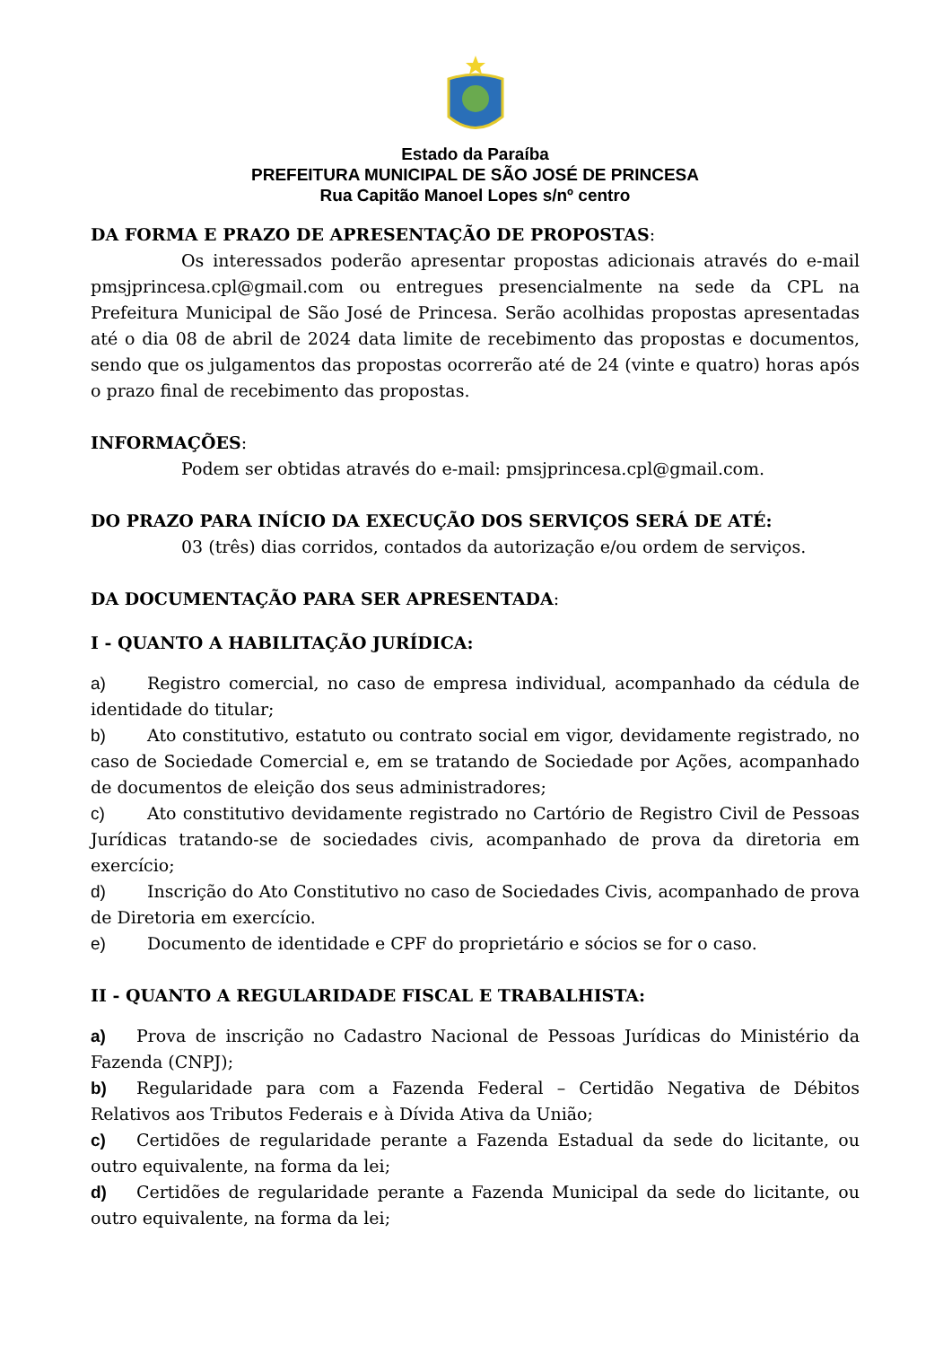Estado da Paraíba
PREFEITURA MUNICIPAL DE SÃO JOSÉ DE PRINCESA
Rua Capitão Manoel Lopes s/nº centro
DA FORMA E PRAZO DE APRESENTAÇÃO DE PROPOSTAS:
Os interessados poderão apresentar propostas adicionais através do e-mail pmsjprincesa.cpl@gmail.com ou entregues presencialmente na sede da CPL na Prefeitura Municipal de São José de Princesa. Serão acolhidas propostas apresentadas até o dia 08 de abril de 2024 data limite de recebimento das propostas e documentos, sendo que os julgamentos das propostas ocorrerão até de 24 (vinte e quatro) horas após o prazo final de recebimento das propostas.
INFORMAÇÕES:
Podem ser obtidas através do e-mail: pmsjprincesa.cpl@gmail.com.
DO PRAZO PARA INÍCIO DA EXECUÇÃO DOS SERVIÇOS SERÁ DE ATÉ:
03 (três) dias corridos, contados da autorização e/ou ordem de serviços.
DA DOCUMENTAÇÃO PARA SER APRESENTADA:
I - QUANTO A HABILITAÇÃO JURÍDICA:
a) Registro comercial, no caso de empresa individual, acompanhado da cédula de identidade do titular;
b) Ato constitutivo, estatuto ou contrato social em vigor, devidamente registrado, no caso de Sociedade Comercial e, em se tratando de Sociedade por Ações, acompanhado de documentos de eleição dos seus administradores;
c) Ato constitutivo devidamente registrado no Cartório de Registro Civil de Pessoas Jurídicas tratando-se de sociedades civis, acompanhado de prova da diretoria em exercício;
d) Inscrição do Ato Constitutivo no caso de Sociedades Civis, acompanhado de prova de Diretoria em exercício.
e) Documento de identidade e CPF do proprietário e sócios se for o caso.
II - QUANTO A REGULARIDADE FISCAL E TRABALHISTA:
a) Prova de inscrição no Cadastro Nacional de Pessoas Jurídicas do Ministério da Fazenda (CNPJ);
b) Regularidade para com a Fazenda Federal – Certidão Negativa de Débitos Relativos aos Tributos Federais e à Dívida Ativa da União;
c) Certidões de regularidade perante a Fazenda Estadual da sede do licitante, ou outro equivalente, na forma da lei;
d) Certidões de regularidade perante a Fazenda Municipal da sede do licitante, ou outro equivalente, na forma da lei;